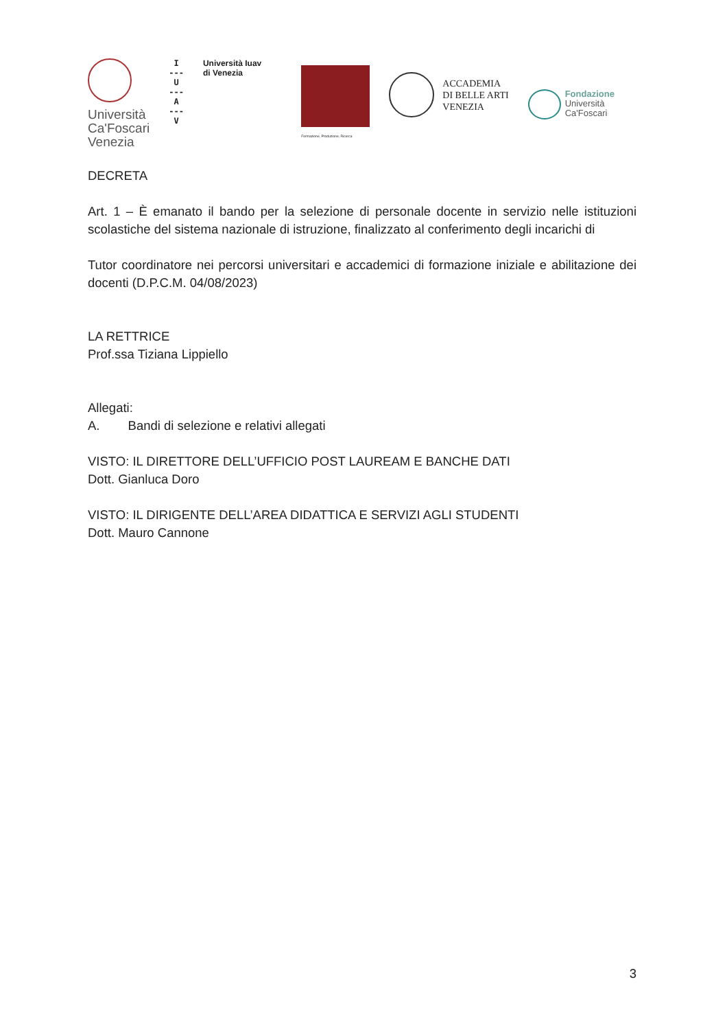Università
Ca'Foscari
Venezia
I
---
U
---
A
---
V
Università Iuav
di Venezia
Formazione, Produzione, Ricerca
ACCADEMIA
DI BELLE ARTI
VENEZIA
Fondazione
Università
Ca'Foscari
DECRETA
Art. 1 – È emanato il bando per la selezione di personale docente in servizio nelle istituzioni scolastiche del sistema nazionale di istruzione, finalizzato al conferimento degli incarichi di
Tutor coordinatore nei percorsi universitari e accademici di formazione iniziale e abilitazione dei docenti (D.P.C.M. 04/08/2023)
LA RETTRICE
Prof.ssa Tiziana Lippiello
Allegati:
A. Bandi di selezione e relativi allegati
VISTO: IL DIRETTORE DELL’UFFICIO POST LAUREAM E BANCHE DATI
Dott. Gianluca Doro
VISTO: IL DIRIGENTE DELL’AREA DIDATTICA E SERVIZI AGLI STUDENTI
Dott. Mauro Cannone
3